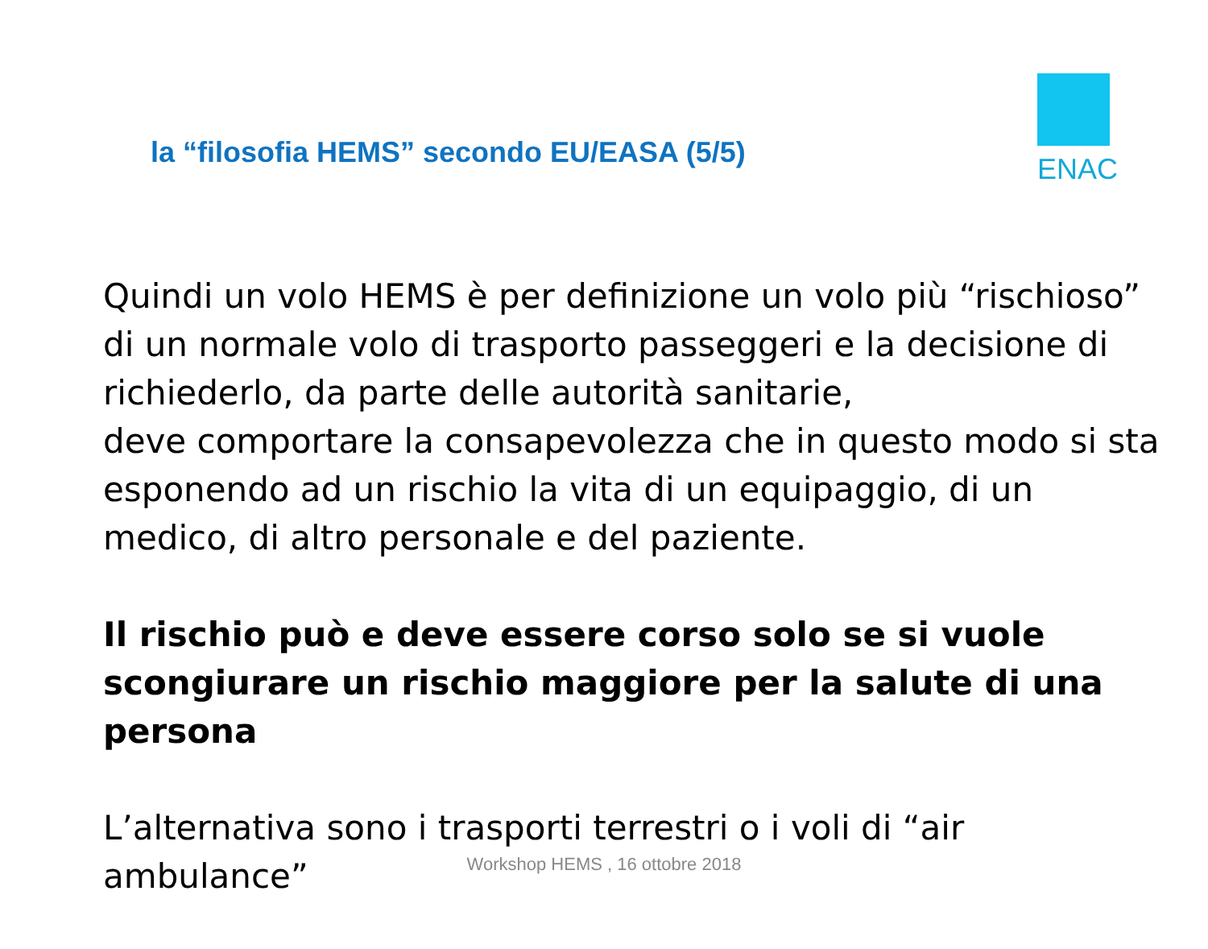ENAC
la “filosofia HEMS” secondo EU/EASA (5/5)
Quindi un volo HEMS è per definizione un volo più “rischioso” di un normale volo di trasporto passeggeri e la decisione di richiederlo, da parte delle autorità sanitarie,
deve comportare la consapevolezza che in questo modo si sta esponendo ad un rischio la vita di un equipaggio, di un medico, di altro personale e del paziente.
Il rischio può e deve essere corso solo se si vuole scongiurare un rischio maggiore per la salute di una persona
L’alternativa sono i trasporti terrestri o i voli di “air ambulance”
Workshop HEMS , 16 ottobre 2018